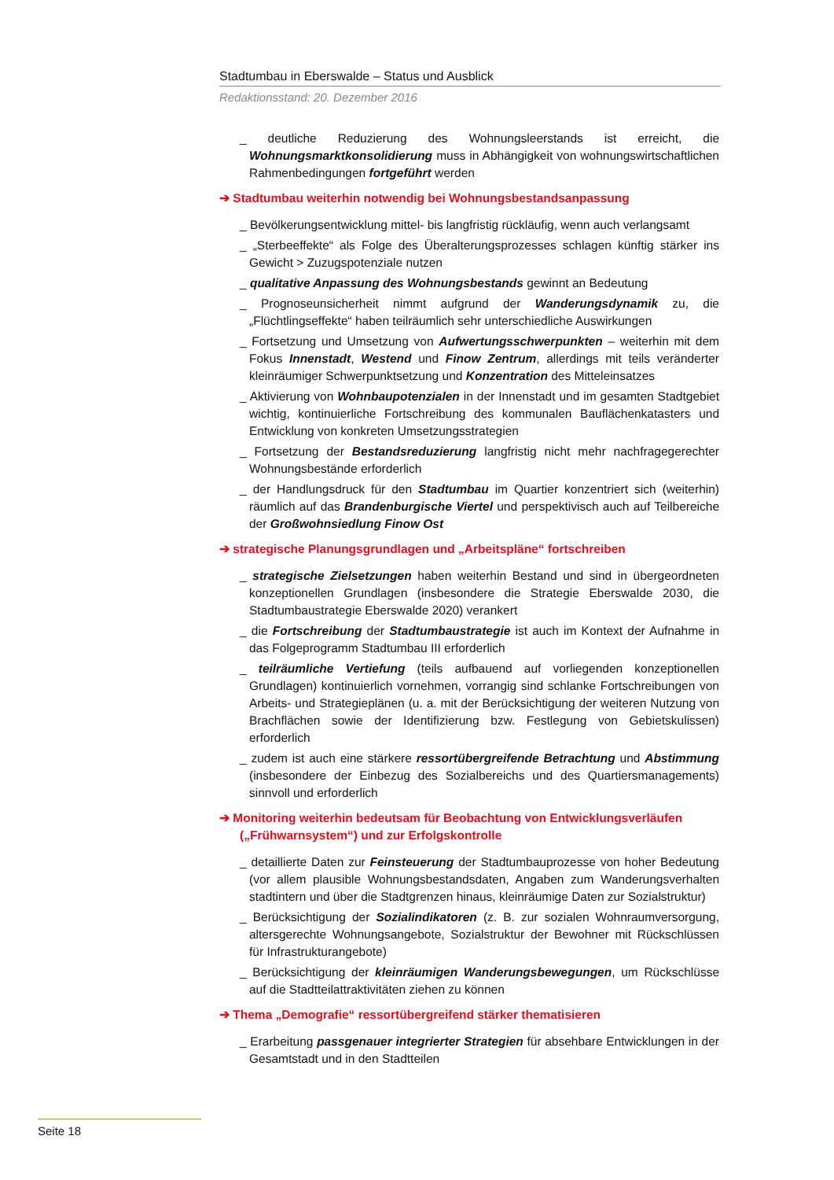Stadtumbau in Eberswalde – Status und Ausblick
Redaktionsstand: 20. Dezember 2016
_ deutliche Reduzierung des Wohnungsleerstands ist erreicht, die Wohnungsmarktkonsolidierung muss in Abhängigkeit von wohnungswirtschaftlichen Rahmenbedingungen fortgeführt werden
➔ Stadtumbau weiterhin notwendig bei Wohnungsbestandsanpassung
_ Bevölkerungsentwicklung mittel- bis langfristig rückläufig, wenn auch verlangsamt
_ „Sterbeeffekte“ als Folge des Überalterungsprozesses schlagen künftig stärker ins Gewicht > Zuzugspotenziale nutzen
_ qualitative Anpassung des Wohnungsbestands gewinnt an Bedeutung
_ Prognoseunsicherheit nimmt aufgrund der Wanderungsdynamik zu, die „Flüchtlingseffekte“ haben teilräumlich sehr unterschiedliche Auswirkungen
_ Fortsetzung und Umsetzung von Aufwertungsschwerpunkten – weiterhin mit dem Fokus Innenstadt, Westend und Finow Zentrum, allerdings mit teils veränderter kleinräumiger Schwerpunktsetzung und Konzentration des Mitteleinsatzes
_ Aktivierung von Wohnbaupotenzialen in der Innenstadt und im gesamten Stadtgebiet wichtig, kontinuierliche Fortschreibung des kommunalen Bauflächenkatasters und Entwicklung von konkreten Umsetzungsstrategien
_ Fortsetzung der Bestandsreduzierung langfristig nicht mehr nachfragegerechter Wohnungsbestände erforderlich
_ der Handlungsdruck für den Stadtumbau im Quartier konzentriert sich (weiterhin) räumlich auf das Brandenburgische Viertel und perspektivisch auch auf Teilbereiche der Großwohnsiedlung Finow Ost
➔ strategische Planungsgrundlagen und „Arbeitspläne“ fortschreiben
_ strategische Zielsetzungen haben weiterhin Bestand und sind in übergeordneten konzeptionellen Grundlagen (insbesondere die Strategie Eberswalde 2030, die Stadtumbaustrategie Eberswalde 2020) verankert
_ die Fortschreibung der Stadtumbaustrategie ist auch im Kontext der Aufnahme in das Folgeprogramm Stadtumbau III erforderlich
_ teilräumliche Vertiefung (teils aufbauend auf vorliegenden konzeptionellen Grundlagen) kontinuierlich vornehmen, vorrangig sind schlanke Fortschreibungen von Arbeits- und Strategieplänen (u. a. mit der Berücksichtigung der weiteren Nutzung von Brachflächen sowie der Identifizierung bzw. Festlegung von Gebietskulissen) erforderlich
_ zudem ist auch eine stärkere ressortübergreifende Betrachtung und Abstimmung (insbesondere der Einbezug des Sozialbereichs und des Quartiersmanagements) sinnvoll und erforderlich
➔ Monitoring weiterhin bedeutsam für Beobachtung von Entwicklungsverläufen („Frühwarnsystem“) und zur Erfolgskontrolle
_ detaillierte Daten zur Feinsteuerung der Stadtumbauprozesse von hoher Bedeutung (vor allem plausible Wohnungsbestandsdaten, Angaben zum Wanderungsverhalten stadtintern und über die Stadtgrenzen hinaus, kleinräumige Daten zur Sozialstruktur)
_ Berücksichtigung der Sozialindikatoren (z. B. zur sozialen Wohnraumversorgung, altersgerechte Wohnungsangebote, Sozialstruktur der Bewohner mit Rückschlüssen für Infrastrukturangebote)
_ Berücksichtigung der kleinräumigen Wanderungsbewegungen, um Rückschlüsse auf die Stadtteilattraktivitäten ziehen zu können
➔ Thema „Demografie“ ressortübergreifend stärker thematisieren
_ Erarbeitung passgenauer integrierter Strategien für absehbare Entwicklungen in der Gesamtstadt und in den Stadtteilen
Seite 18